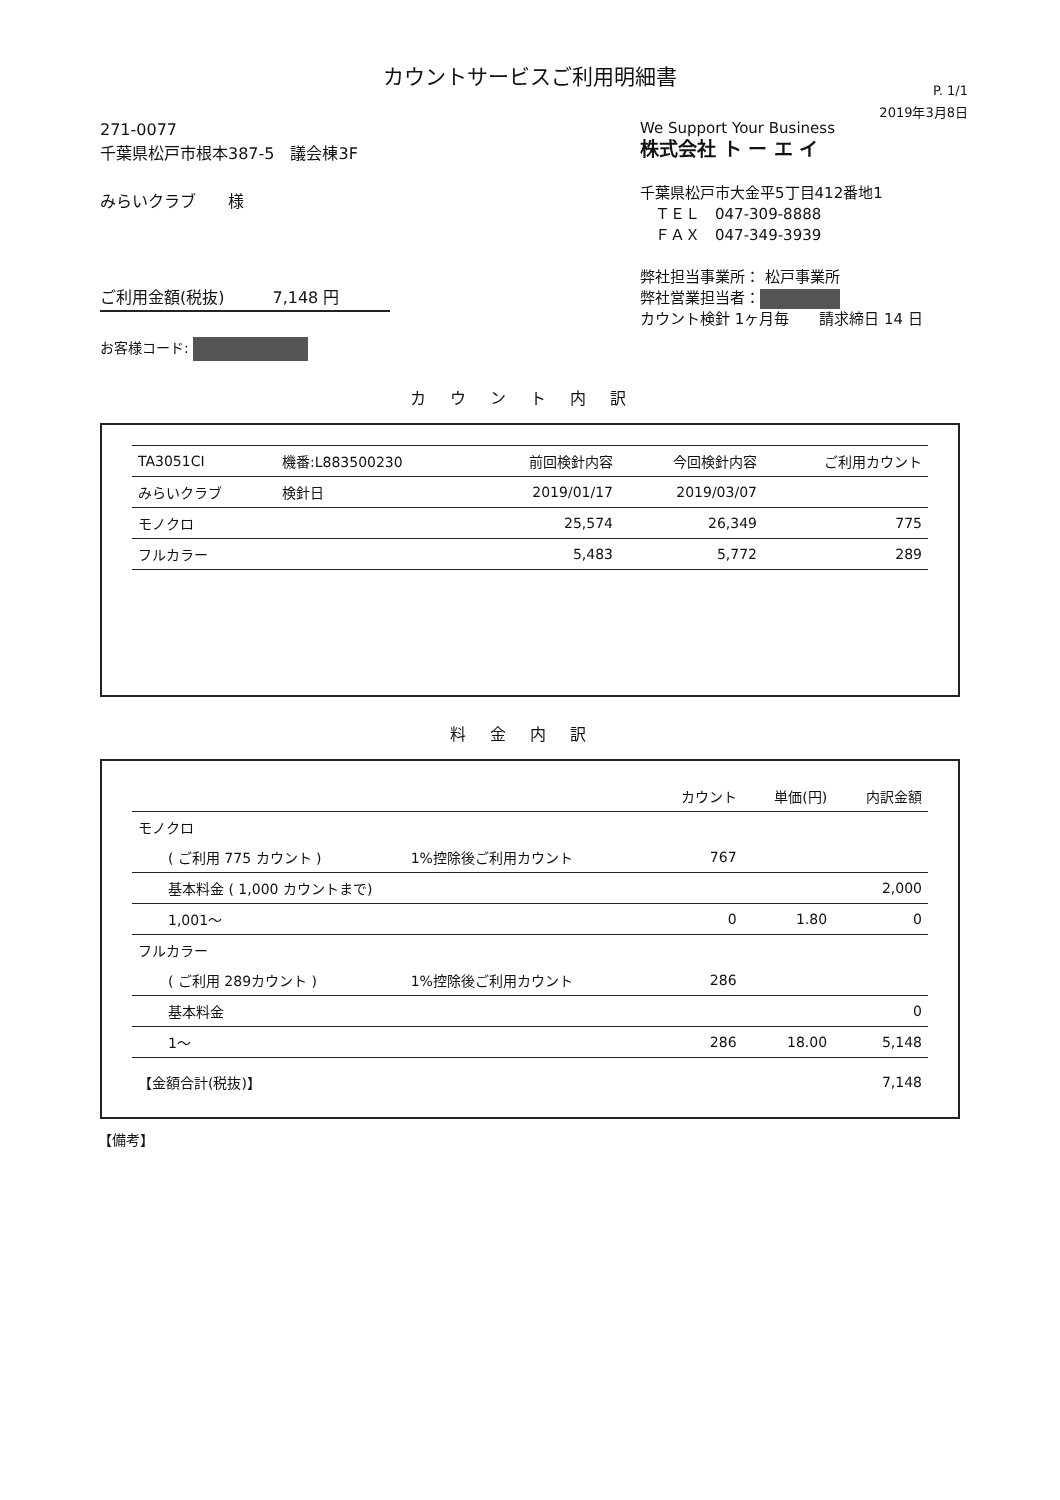カウントサービスご利用明細書
P. 1/1
2019年3月8日
271-0077
千葉県松戸市根本387-5　議会棟3F
みらいクラブ　　様
ご利用金額(税抜)　　　7,148 円
お客様コード:
We Support Your Business
株式会社 ト ー エ イ
千葉県松戸市大金平5丁目412番地1
　ＴＥＬ　047-309-8888
　ＦＡＸ　047-349-3939
弊社担当事業所： 松戸事業所
弊社営業担当者：
カウント検針 1ヶ月毎　　請求締日 14 日
カウント内訳
| TA3051CI | 機番:L883500230 | 前回検針内容 | 今回検針内容 | ご利用カウント |
| みらいクラブ | 検針日 | 2019/01/17 | 2019/03/07 | |
| モノクロ | | 25,574 | 26,349 | 775 |
| フルカラー | | 5,483 | 5,772 | 289 |
料金内訳
| | | カウント | 単価(円) | 内訳金額 |
| --- | --- | --- | --- | --- |
| モノクロ | | | | |
| ( ご利用 775 カウント ) | 1%控除後ご利用カウント | 767 | | |
| 基本料金 ( 1,000 カウントまで) | | | | 2,000 |
| 1,001～ | | 0 | 1.80 | 0 |
| フルカラー | | | | |
| ( ご利用 289カウント ) | 1%控除後ご利用カウント | 286 | | |
| 基本料金 | | | | 0 |
| 1～ | | 286 | 18.00 | 5,148 |
| 【金額合計(税抜)】 | | | | 7,148 |
【備考】